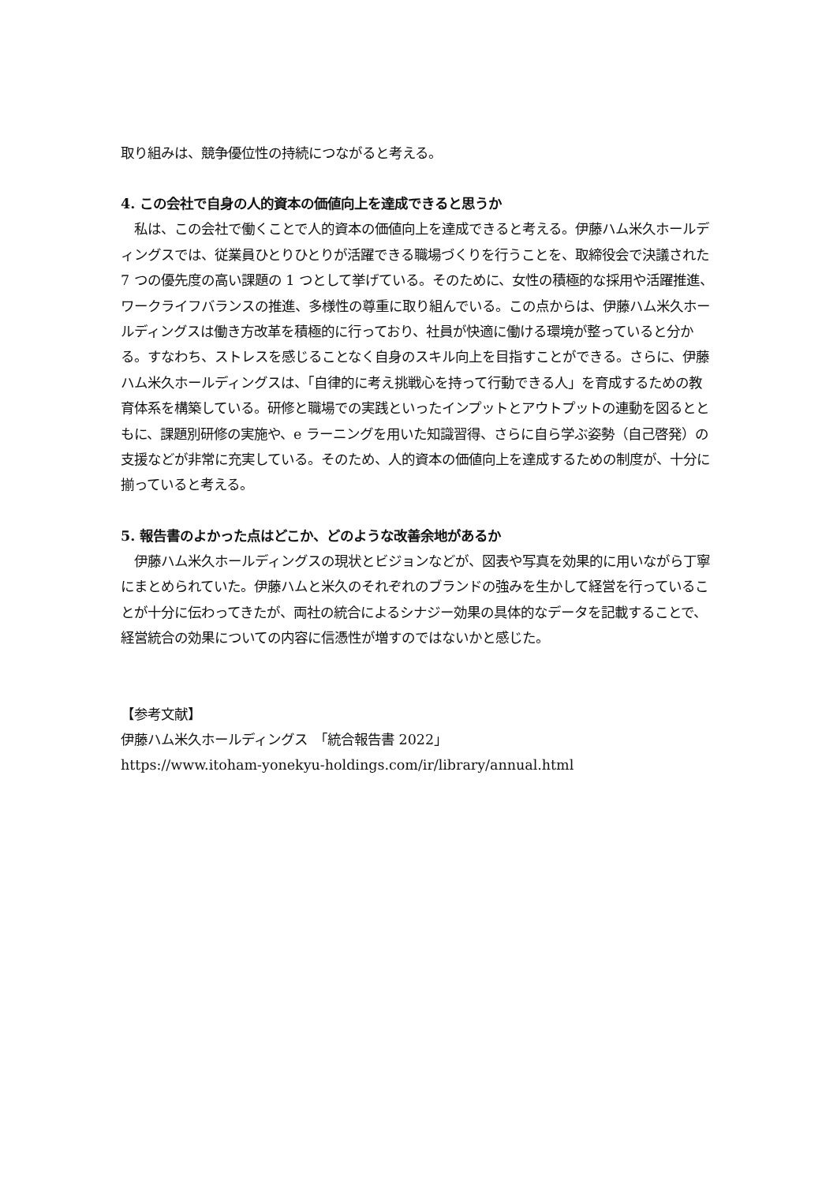取り組みは、競争優位性の持続につながると考える。
4. この会社で自身の人的資本の価値向上を達成できると思うか
　私は、この会社で働くことで人的資本の価値向上を達成できると考える。伊藤ハム米久ホールディングスでは、従業員ひとりひとりが活躍できる職場づくりを行うことを、取締役会で決議された 7 つの優先度の高い課題の 1 つとして挙げている。そのために、女性の積極的な採用や活躍推進、ワークライフバランスの推進、多様性の尊重に取り組んでいる。この点からは、伊藤ハム米久ホールディングスは働き方改革を積極的に行っており、社員が快適に働ける環境が整っていると分かる。すなわち、ストレスを感じることなく自身のスキル向上を目指すことができる。さらに、伊藤ハム米久ホールディングスは、「自律的に考え挑戦心を持って行動できる人」を育成するための教育体系を構築している。研修と職場での実践といったインプットとアウトプットの連動を図るとともに、課題別研修の実施や、e ラーニングを用いた知識習得、さらに自ら学ぶ姿勢（自己啓発）の支援などが非常に充実している。そのため、人的資本の価値向上を達成するための制度が、十分に揃っていると考える。
5. 報告書のよかった点はどこか、どのような改善余地があるか
　伊藤ハム米久ホールディングスの現状とビジョンなどが、図表や写真を効果的に用いながら丁寧にまとめられていた。伊藤ハムと米久のそれぞれのブランドの強みを生かして経営を行っていることが十分に伝わってきたが、両社の統合によるシナジー効果の具体的なデータを記載することで、経営統合の効果についての内容に信憑性が増すのではないかと感じた。
【参考文献】
伊藤ハム米久ホールディングス　「統合報告書 2022」
https://www.itoham-yonekyu-holdings.com/ir/library/annual.html